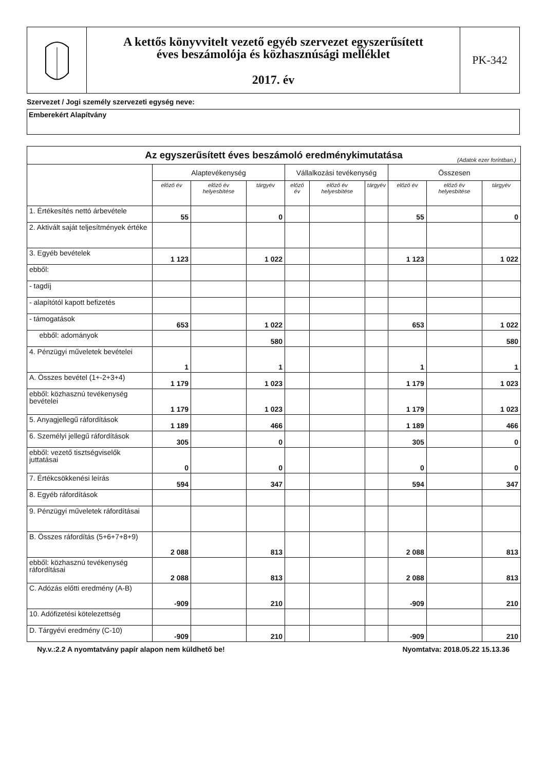A kettős könyvvitelt vezető egyéb szervezet egyszerűsített
éves beszámolója és közhasznúsági melléklet
2017. év
PK-342
Szervezet / Jogi személy szervezeti egység neve:
Emberekért Alapítvány
| Az egyszerűsített éves beszámoló eredménykimutatása (Adatok ezer forintban.) | | | | | | | | | |
| | Alaptevékenység | | | Vállalkozási tevékenység | | | Összesen | | |
| | előző év | előző év helyesbítése | tárgyév | előző év | előző év helyesbítése | tárgyév | előző év | előző év helyesbítése | tárgyév |
| 1. Értékesítés nettó árbevétele | 55 | | 0 | | | | 55 | | 0 |
| 2. Aktivált saját teljesítmények értéke | | | | | | | | | |
| 3. Egyéb bevételek | 1 123 | | 1 022 | | | | 1 123 | | 1 022 |
| ebből: | | | | | | | | | |
| - tagdíj | | | | | | | | | |
| - alapítótól kapott befizetés | | | | | | | | | |
| - támogatások | 653 | | 1 022 | | | | 653 | | 1 022 |
| ebből: adományok | | | 580 | | | | | | 580 |
| 4. Pénzügyi műveletek bevételei | 1 | | 1 | | | | 1 | | 1 |
| A. Összes bevétel (1+-2+3+4) | 1 179 | | 1 023 | | | | 1 179 | | 1 023 |
| ebből: közhasznú tevékenység bevételei | 1 179 | | 1 023 | | | | 1 179 | | 1 023 |
| 5. Anyagjellegű ráfordítások | 1 189 | | 466 | | | | 1 189 | | 466 |
| 6. Személyi jellegű ráfordítások | 305 | | 0 | | | | 305 | | 0 |
| ebből: vezető tisztségviselők juttatásai | 0 | | 0 | | | | 0 | | 0 |
| 7. Értékcsökkenési leírás | 594 | | 347 | | | | 594 | | 347 |
| 8. Egyéb ráfordítások | | | | | | | | | |
| 9. Pénzügyi műveletek ráfordításai | | | | | | | | | |
| B. Összes ráfordítás (5+6+7+8+9) | 2 088 | | 813 | | | | 2 088 | | 813 |
| ebből: közhasznú tevékenység ráfordításai | 2 088 | | 813 | | | | 2 088 | | 813 |
| C. Adózás előtti eredmény (A-B) | -909 | | 210 | | | | -909 | | 210 |
| 10. Adófizetési kötelezettség | | | | | | | | | |
| D. Tárgyévi eredmény (C-10) | -909 | | 210 | | | | -909 | | 210 |
Ny.v.:2.2 A nyomtatvány papír alapon nem küldhető be! Nyomtatva: 2018.05.22 15.13.36